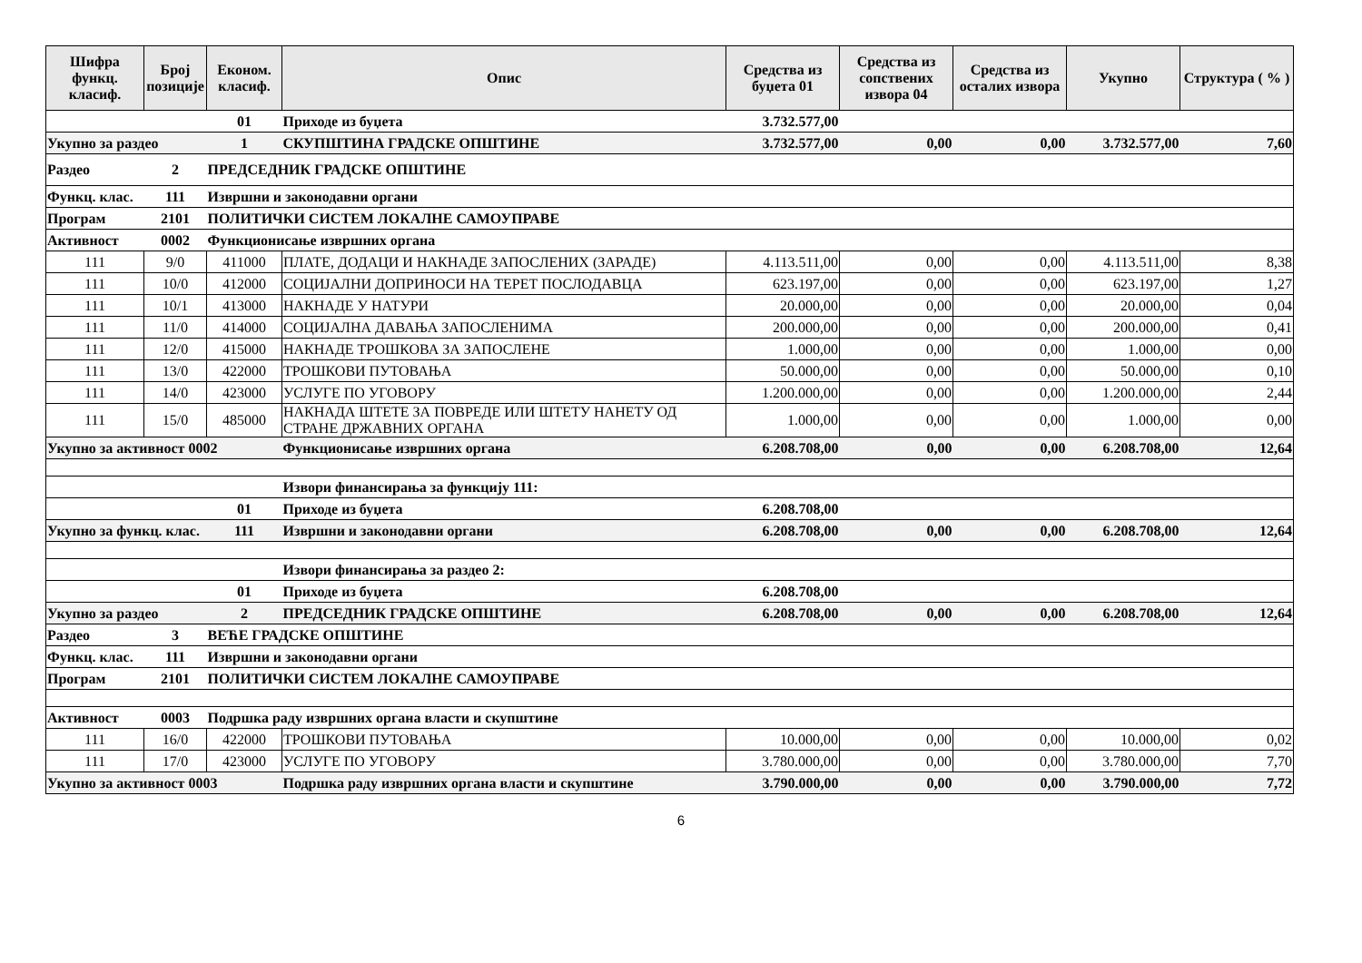| Шифра функц. класиф. | Број позиције | Економ. класиф. | Опис | Средства из буџета 01 | Средства из сопствених извора 04 | Средства из осталих извора | Укупно | Структура ( % ) |
| --- | --- | --- | --- | --- | --- | --- | --- | --- |
| | | 01 | Приходе из буџета | 3.732.577,00 | | | | |
| Укупно за раздео | | 1 | СКУПШТИНА ГРАДСКЕ ОПШТИНЕ | 3.732.577,00 | 0,00 | 0,00 | 3.732.577,00 | 7,60 |
| Раздео | 2 | ПРЕДСЕДНИК ГРАДСКЕ ОПШТИНЕ | | | | | | |
| Функц. клас. | 111 | Извршни и законодавни органи | | | | | | |
| Програм | 2101 | ПОЛИТИЧКИ СИСТЕМ ЛОКАЛНЕ САМОУПРАВЕ | | | | | | |
| Активност | 0002 | Функционисање извршних органа | | | | | | |
| 111 | 9/0 | 411000 | ПЛАТЕ, ДОДАЦИ И НАКНАДЕ ЗАПОСЛЕНИХ (ЗАРАДЕ) | 4.113.511,00 | 0,00 | 0,00 | 4.113.511,00 | 8,38 |
| 111 | 10/0 | 412000 | СОЦИЈАЛНИ ДОПРИНОСИ НА ТЕРЕТ ПОСЛОДАВЦА | 623.197,00 | 0,00 | 0,00 | 623.197,00 | 1,27 |
| 111 | 10/1 | 413000 | НАКНАДЕ У НАТУРИ | 20.000,00 | 0,00 | 0,00 | 20.000,00 | 0,04 |
| 111 | 11/0 | 414000 | СОЦИЈАЛНА ДАВАЊА ЗАПОСЛЕНИМА | 200.000,00 | 0,00 | 0,00 | 200.000,00 | 0,41 |
| 111 | 12/0 | 415000 | НАКНАДЕ ТРОШКОВА ЗА ЗАПОСЛЕНЕ | 1.000,00 | 0,00 | 0,00 | 1.000,00 | 0,00 |
| 111 | 13/0 | 422000 | ТРОШКОВИ ПУТОВАЊА | 50.000,00 | 0,00 | 0,00 | 50.000,00 | 0,10 |
| 111 | 14/0 | 423000 | УСЛУГЕ ПО УГОВОРУ | 1.200.000,00 | 0,00 | 0,00 | 1.200.000,00 | 2,44 |
| 111 | 15/0 | 485000 | НАКНАДА ШТЕТЕ ЗА ПОВРЕДЕ ИЛИ ШТЕТУ НАНЕТУ ОД СТРАНЕ ДРЖАВНИХ ОРГАНА | 1.000,00 | 0,00 | 0,00 | 1.000,00 | 0,00 |
| Укупно за активност 0002 | | | Функционисање извршних органа | 6.208.708,00 | 0,00 | 0,00 | 6.208.708,00 | 12,64 |
| | | | Извори финансирања за функцију 111: | | | | | |
| | | 01 | Приходе из буџета | 6.208.708,00 | | | | |
| Укупно за функц. клас. | | 111 | Извршни и законодавни органи | 6.208.708,00 | 0,00 | 0,00 | 6.208.708,00 | 12,64 |
| | | | Извори финансирања за раздео 2: | | | | | |
| | | 01 | Приходе из буџета | 6.208.708,00 | | | | |
| Укупно за раздео | | 2 | ПРЕДСЕДНИК ГРАДСКЕ ОПШТИНЕ | 6.208.708,00 | 0,00 | 0,00 | 6.208.708,00 | 12,64 |
| Раздео | 3 | ВЕЋЕ ГРАДСКЕ ОПШТИНЕ | | | | | | |
| Функц. клас. | 111 | Извршни и законодавни органи | | | | | | |
| Програм | 2101 | ПОЛИТИЧКИ СИСТЕМ ЛОКАЛНЕ САМОУПРАВЕ | | | | | | |
| Активност | 0003 | Подршка раду извршних органа власти и скупштине | | | | | | |
| 111 | 16/0 | 422000 | ТРОШКОВИ ПУТОВАЊА | 10.000,00 | 0,00 | 0,00 | 10.000,00 | 0,02 |
| 111 | 17/0 | 423000 | УСЛУГЕ ПО УГОВОРУ | 3.780.000,00 | 0,00 | 0,00 | 3.780.000,00 | 7,70 |
| Укупно за активност 0003 | | | Подршка раду извршних органа власти и скупштине | 3.790.000,00 | 0,00 | 0,00 | 3.790.000,00 | 7,72 |
6